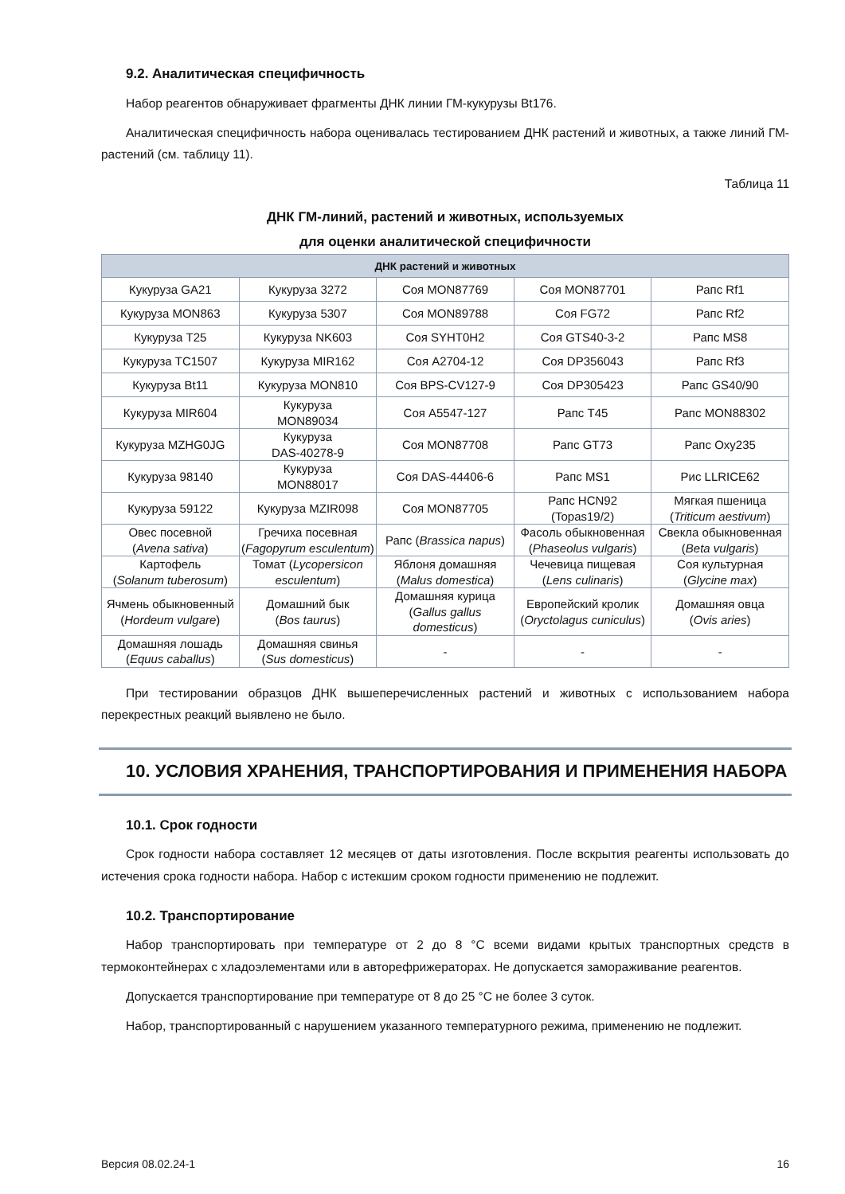9.2. Аналитическая специфичность
Набор реагентов обнаруживает фрагменты ДНК линии ГМ-кукурузы Bt176.
Аналитическая специфичность набора оценивалась тестированием ДНК растений и животных, а также линий ГМ-растений (см. таблицу 11).
Таблица 11
ДНК ГМ-линий, растений и животных, используемых
для оценки аналитической специфичности
| ДНК растений и животных | | | | |
| --- | --- | --- | --- | --- |
| Кукуруза GA21 | Кукуруза 3272 | Соя MON87769 | Соя MON87701 | Рапс Rf1 |
| Кукуруза MON863 | Кукуруза 5307 | Соя MON89788 | Соя FG72 | Рапс Rf2 |
| Кукуруза T25 | Кукуруза NK603 | Соя SYHT0H2 | Соя GTS40-3-2 | Рапс MS8 |
| Кукуруза TC1507 | Кукуруза MIR162 | Соя A2704-12 | Соя DP356043 | Рапс Rf3 |
| Кукуруза Bt11 | Кукуруза MON810 | Соя BPS-CV127-9 | Соя DP305423 | Рапс GS40/90 |
| Кукуруза MIR604 | Кукуруза MON89034 | Соя A5547-127 | Рапс T45 | Рапс MON88302 |
| Кукуруза MZHG0JG | Кукуруза DAS-40278-9 | Соя MON87708 | Рапс GT73 | Рапс Oxy235 |
| Кукуруза 98140 | Кукуруза MON88017 | Соя DAS-44406-6 | Рапс MS1 | Рис LLRICE62 |
| Кукуруза 59122 | Кукуруза MZIR098 | Соя MON87705 | Рапс HCN92 (Topas19/2) | Мягкая пшеница ( Triticum aestivum ) |
| Овес посевной ( Avena sativa ) | Гречиха посевная ( Fagopyrum esculentum ) | Рапс ( Brassica napus ) | Фасоль обыкновенная ( Phaseolus vulgaris ) | Свекла обыкновенная ( Beta vulgaris ) |
| Картофель ( Solanum tuberosum ) | Томат ( Lycopersicon esculentum ) | Яблоня домашняя ( Malus domestica ) | Чечевица пищевая ( Lens culinaris ) | Соя культурная ( Glycine max ) |
| Ячмень обыкновенный ( Hordeum vulgare ) | Домашний бык ( Bos taurus ) | Домашняя курица ( Gallus gallus domesticus ) | Европейский кролик ( Oryctolagus cuniculus ) | Домашняя овца ( Ovis aries ) |
| Домашняя лошадь ( Equus caballus ) | Домашняя свинья ( Sus domesticus ) | - | - | - |
При тестировании образцов ДНК вышеперечисленных растений и животных с использованием набора перекрестных реакций выявлено не было.
10. УСЛОВИЯ ХРАНЕНИЯ, ТРАНСПОРТИРОВАНИЯ И ПРИМЕНЕНИЯ НАБОРА
10.1. Срок годности
Срок годности набора составляет 12 месяцев от даты изготовления. После вскрытия реагенты использовать до истечения срока годности набора. Набор с истекшим сроком годности применению не подлежит.
10.2. Транспортирование
Набор транспортировать при температуре от 2 до 8 °С всеми видами крытых транспортных средств в термоконтейнерах с хладоэлементами или в авторефрижераторах. Не допускается замораживание реагентов.
Допускается транспортирование при температуре от 8 до 25 °С не более 3 суток.
Набор, транспортированный с нарушением указанного температурного режима, применению не подлежит.
Версия 08.02.24-1 16